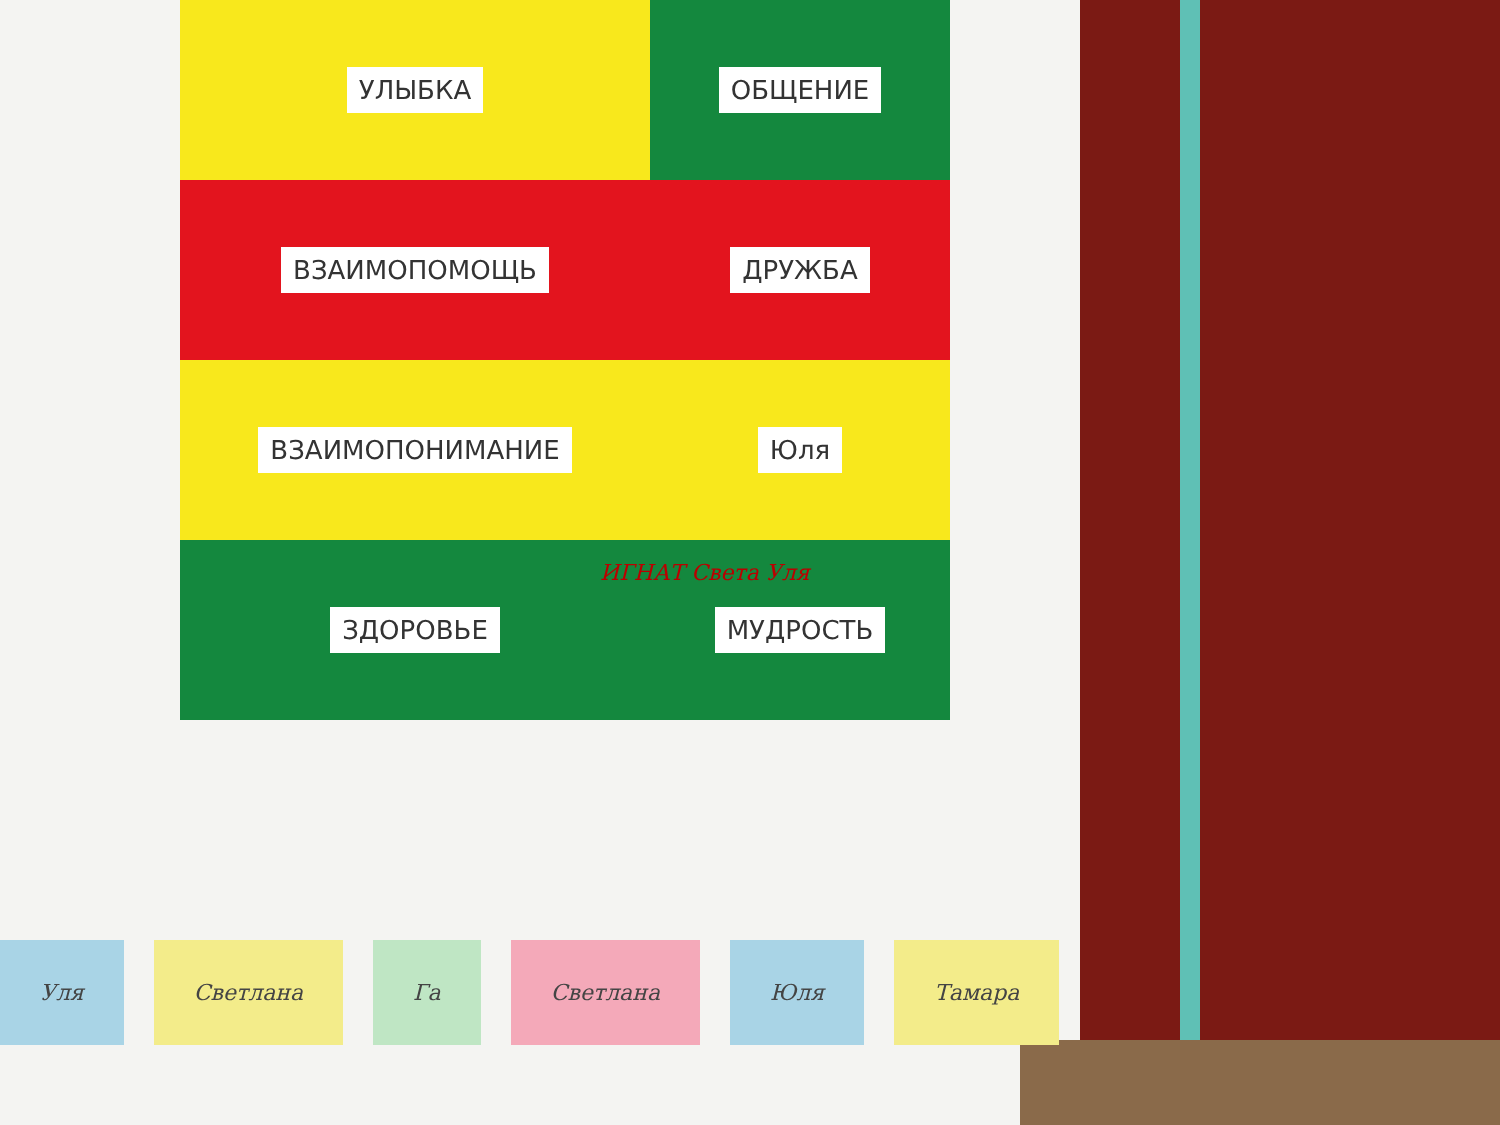УЛЫБКА
ОБЩЕНИЕ
ВЗАИМОПОМОЩЬ
ДРУЖБА
ВЗАИМОПОНИМАНИЕ
Юля
ЗДОРОВЬЕ
МУДРОСТЬ
ИГНАТ Света Уля
Уля Светлана Га Светлана Юля Тамара